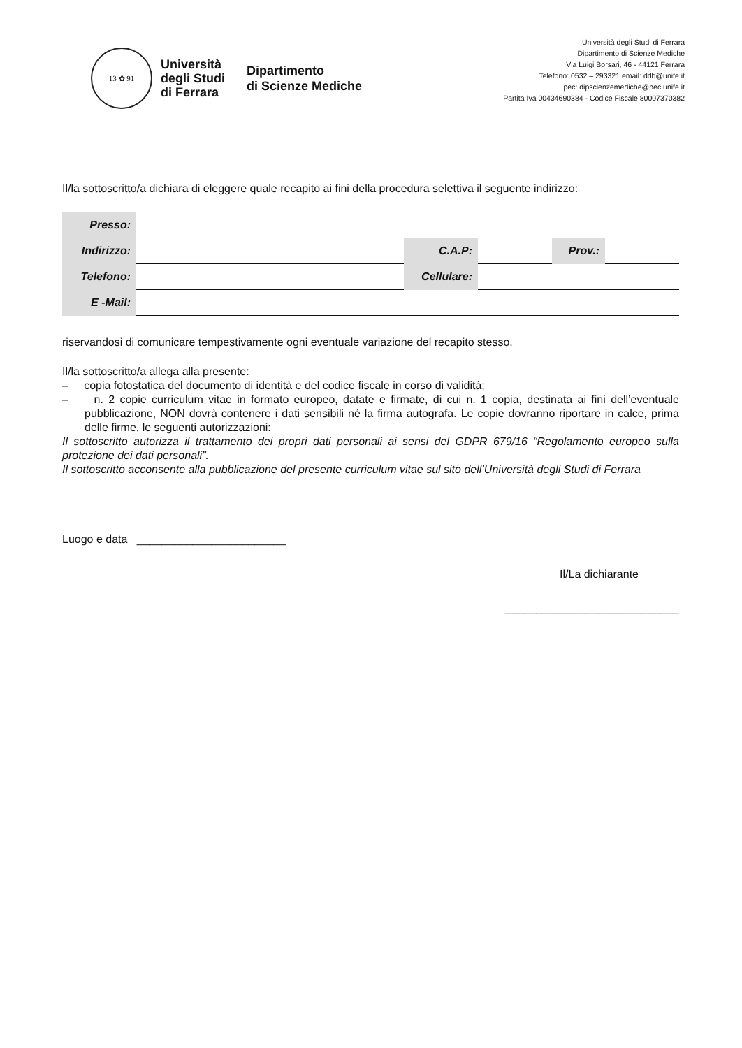13 ✿ 91
Università
degli Studi
di Ferrara
Dipartimento
di Scienze Mediche
Università degli Studi di Ferrara
Dipartimento di Scienze Mediche
Via Luigi Borsari, 46 - 44121 Ferrara
Telefono: 0532 – 293321 email: ddb@unife.it
pec: dipscienzemediche@pec.unife.it
Partita Iva 00434690384 - Codice Fiscale 80007370382
Il/la sottoscritto/a dichiara di eleggere quale recapito ai fini della procedura selettiva il seguente indirizzo:
| Presso: | | | | | |
| Indirizzo: | | C.A.P: | | Prov.: | |
| Telefono: | | Cellulare: | | | |
| E -Mail: | | | | | |
riservandosi di comunicare tempestivamente ogni eventuale variazione del recapito stesso.
Il/la sottoscritto/a allega alla presente:
– copia fotostatica del documento di identità e del codice fiscale in corso di validità;
– n. 2 copie curriculum vitae in formato europeo, datate e firmate, di cui n. 1 copia, destinata ai fini dell’eventuale pubblicazione, NON dovrà contenere i dati sensibili né la firma autografa. Le copie dovranno riportare in calce, prima delle firme, le seguenti autorizzazioni:
Il sottoscritto autorizza il trattamento dei propri dati personali ai sensi del GDPR 679/16 “Regolamento europeo sulla protezione dei dati personali”.
Il sottoscritto acconsente alla pubblicazione del presente curriculum vitae sul sito dell’Università degli Studi di Ferrara
Luogo e data ________________________
Il/La dichiarante
____________________________